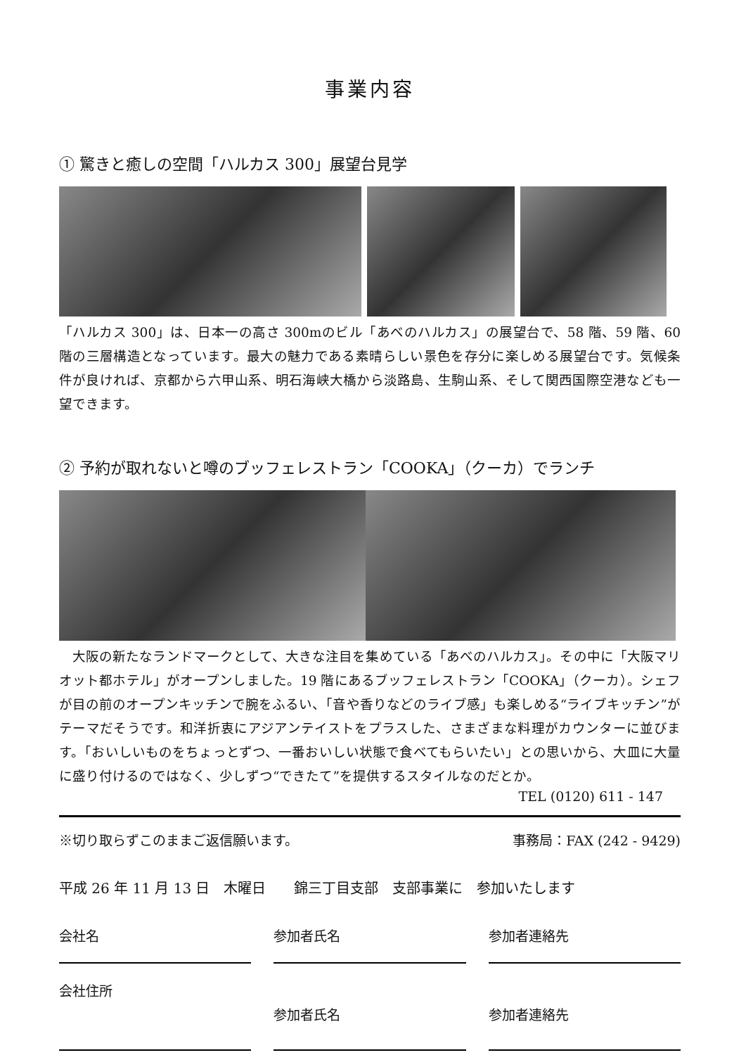事業内容
① 驚きと癒しの空間「ハルカス 300」展望台見学
「ハルカス 300」は、日本一の高さ 300mのビル「あべのハルカス」の展望台で、58 階、59 階、60 階の三層構造となっています。最大の魅力である素晴らしい景色を存分に楽しめる展望台です。気候条件が良ければ、京都から六甲山系、明石海峡大橋から淡路島、生駒山系、そして関西国際空港なども一望できます。
② 予約が取れないと噂のブッフェレストラン「COOKA」（クーカ）でランチ
　大阪の新たなランドマークとして、大きな注目を集めている「あべのハルカス」。その中に「大阪マリオット都ホテル」がオープンしました。19 階にあるブッフェレストラン「COOKA」（クーカ）。シェフが目の前のオープンキッチンで腕をふるい、「音や香りなどのライブ感」も楽しめる“ライブキッチン”がテーマだそうです。和洋折衷にアジアンテイストをプラスした、さまざまな料理がカウンターに並びます。「おいしいものをちょっとずつ、一番おいしい状態で食べてもらいたい」との思いから、大皿に大量に盛り付けるのではなく、少しずつ“できたて”を提供するスタイルなのだとか。
TEL (0120) 611 - 147
※切り取らずこのままご返信願います。 事務局：FAX (242 - 9429)
平成 26 年 11 月 13 日　木曜日　　錦三丁目支部　支部事業に　参加いたします
会社名 参加者氏名 参加者連絡先
会社住所
参加者氏名 参加者連絡先